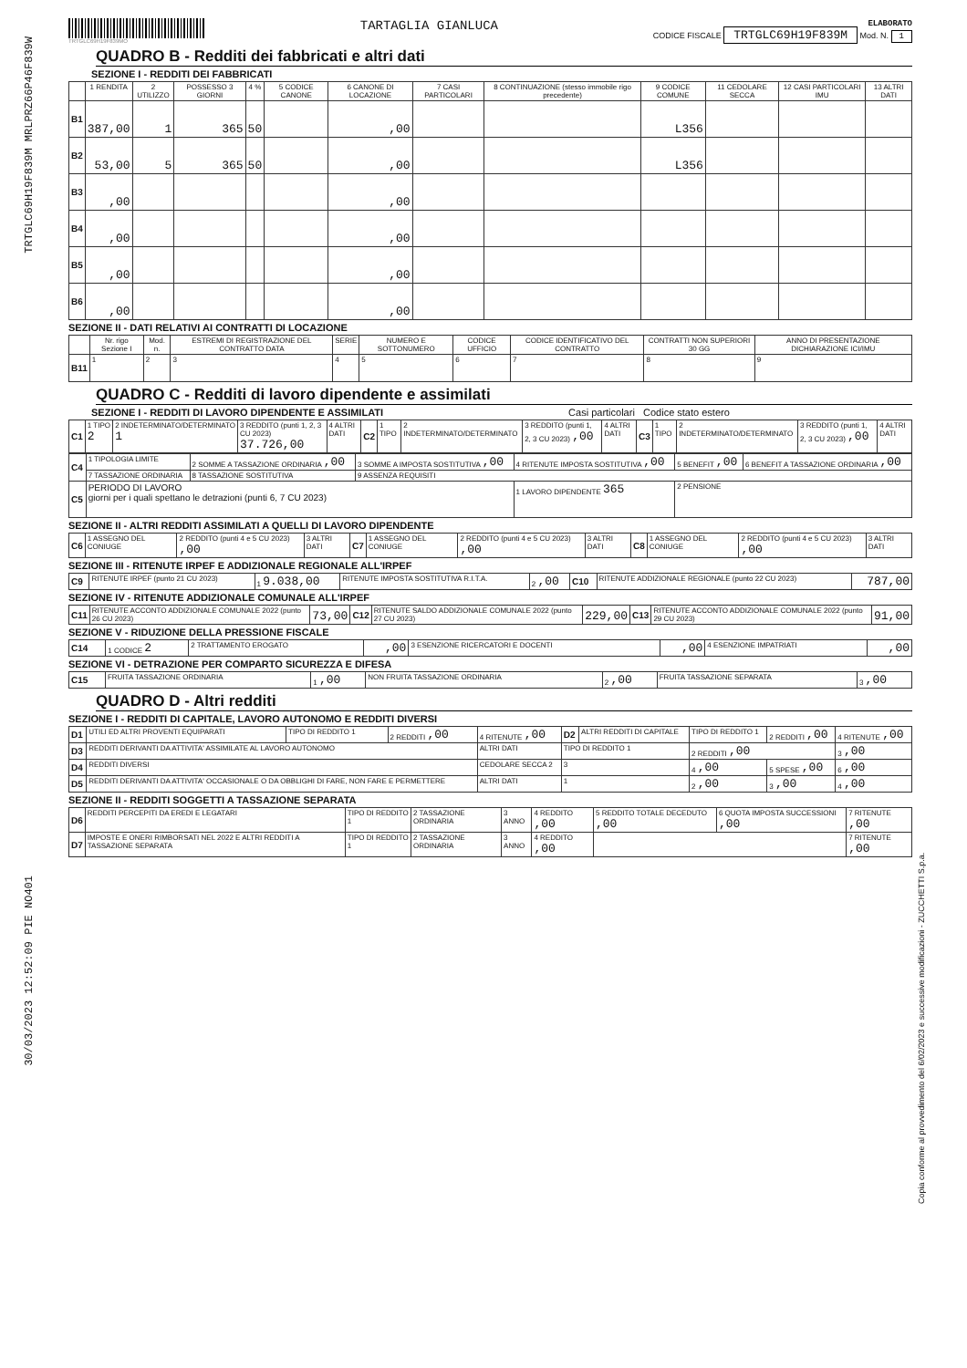TRTGLC69H19F839M MRLPRZ66P46F839W
30/03/2023 12:52:09 PIE NO401
TRTGLC69H19F839MO
TARTAGLIA GIANLUCA
ELABORATO
CODICE FISCALE TRTGLC69H19F839M Mod. N. 1
QUADRO B - Redditi dei fabbricati e altri dati
SEZIONE I - REDDITI DEI FABBRICATI
| | 1 RENDITA | 2 UTILIZZO | POSSESSO 3 GIORNI | 4 % | 5 CODICE CANONE | 6 CANONE DI LOCAZIONE | 7 CASI PARTICOLARI | 8 CONTINUAZIONE (stesso immobile rigo precedente) | 9 CODICE COMUNE | 11 CEDOLARE SECCA | 12 CASI PARTICOLARI IMU | 13 ALTRI DATI |
| --- | --- | --- | --- | --- | --- | --- | --- | --- | --- | --- | --- | --- |
| B1 | 387,00 | 1 | 365 | 50 | | ,00 | | | L356 | | | |
| B2 | 53,00 | 5 | 365 | 50 | | ,00 | | | L356 | | | |
| B3 | ,00 | | | | | ,00 | | | | | | |
| B4 | ,00 | | | | | ,00 | | | | | | |
| B5 | ,00 | | | | | ,00 | | | | | | |
| B6 | ,00 | | | | | ,00 | | | | | | |
SEZIONE II - DATI RELATIVI AI CONTRATTI DI LOCAZIONE
| | Nr. rigo Sezione I | Mod. n. | ESTREMI DI REGISTRAZIONE DEL CONTRATTO DATA | SERIE | NUMERO E SOTTONUMERO | CODICE UFFICIO | CODICE IDENTIFICATIVO DEL CONTRATTO | CONTRATTI NON SUPERIORI 30 GG | ANNO DI PRESENTAZIONE DICHIARAZIONE ICI/IMU |
| --- | --- | --- | --- | --- | --- | --- | --- | --- | --- |
| B11 | 1 | 2 | 3 | 4 | 5 | 6 | 7 | 8 | 9 |
QUADRO C - Redditi di lavoro dipendente e assimilati
SEZIONE I - REDDITI DI LAVORO DIPENDENTE E ASSIMILATI Casi particolari Codice stato estero
| C1 | 1 TIPO 2 | 2 INDETERMINATO/DETERMINATO 1 | 3 REDDITO (punti 1, 2, 3 CU 2023) 37.726,00 | 4 ALTRI DATI | C2 | 1 TIPO | 2 INDETERMINATO/DETERMINATO | 3 REDDITO (punti 1, 2, 3 CU 2023) ,00 | 4 ALTRI DATI | C3 | 1 TIPO | 2 INDETERMINATO/DETERMINATO | 3 REDDITO (punti 1, 2, 3 CU 2023) ,00 | 4 ALTRI DATI |
| C4 | 1 TIPOLOGIA LIMITE | 2 SOMME A TASSAZIONE ORDINARIA ,00 | 3 SOMME A IMPOSTA SOSTITUTIVA ,00 | 4 RITENUTE IMPOSTA SOSTITUTIVA ,00 | 5 BENEFIT ,00 | 6 BENEFIT A TASSAZIONE ORDINARIA ,00 |
| | 7 TASSAZIONE ORDINARIA | 8 TASSAZIONE SOSTITUTIVA | 9 ASSENZA REQUISITI | | | |
| C5 | PERIODO DI LAVORO giorni per i quali spettano le detrazioni (punti 6, 7 CU 2023) | | | 1 LAVORO DIPENDENTE 365 | 2 PENSIONE | |
SEZIONE II - ALTRI REDDITI ASSIMILATI A QUELLI DI LAVORO DIPENDENTE
| C6 | 1 ASSEGNO DEL CONIUGE | 2 REDDITO (punti 4 e 5 CU 2023) ,00 | 3 ALTRI DATI | C7 | 1 ASSEGNO DEL CONIUGE | 2 REDDITO (punti 4 e 5 CU 2023) ,00 | 3 ALTRI DATI | C8 | 1 ASSEGNO DEL CONIUGE | 2 REDDITO (punti 4 e 5 CU 2023) ,00 | 3 ALTRI DATI |
SEZIONE III - RITENUTE IRPEF E ADDIZIONALE REGIONALE ALL'IRPEF
| C9 | RITENUTE IRPEF (punto 21 CU 2023) | 1 9.038,00 | RITENUTE IMPOSTA SOSTITUTIVA R.I.T.A. | 2 ,00 | C10 | RITENUTE ADDIZIONALE REGIONALE (punto 22 CU 2023) | 787,00 |
SEZIONE IV - RITENUTE ADDIZIONALE COMUNALE ALL'IRPEF
| C11 | RITENUTE ACCONTO ADDIZIONALE COMUNALE 2022 (punto 26 CU 2023) | 73,00 | C12 | RITENUTE SALDO ADDIZIONALE COMUNALE 2022 (punto 27 CU 2023) | 229,00 | C13 | RITENUTE ACCONTO ADDIZIONALE COMUNALE 2022 (punto 29 CU 2023) | 91,00 |
SEZIONE V - RIDUZIONE DELLA PRESSIONE FISCALE
| C14 | 1 CODICE 2 | 2 TRATTAMENTO EROGATO | ,00 | 3 ESENZIONE RICERCATORI E DOCENTI | ,00 | 4 ESENZIONE IMPATRIATI | ,00 |
SEZIONE VI - DETRAZIONE PER COMPARTO SICUREZZA E DIFESA
| C15 | FRUITA TASSAZIONE ORDINARIA | 1 ,00 | NON FRUITA TASSAZIONE ORDINARIA | 2 ,00 | FRUITA TASSAZIONE SEPARATA | 3 ,00 |
QUADRO D - Altri redditi
SEZIONE I - REDDITI DI CAPITALE, LAVORO AUTONOMO E REDDITI DIVERSI
| D1 | UTILI ED ALTRI PROVENTI EQUIPARATI | TIPO DI REDDITO 1 | 2 REDDITI ,00 | 4 RITENUTE ,00 | D2 | ALTRI REDDITI DI CAPITALE | TIPO DI REDDITO 1 | 2 REDDITI ,00 | 4 RITENUTE ,00 |
| D3 | REDDITI DERIVANTI DA ATTIVITA' ASSIMILATE AL LAVORO AUTONOMO | | | ALTRI DATI | TIPO DI REDDITO 1 | | 2 REDDITI ,00 | | 3 ,00 |
| D4 | REDDITI DIVERSI | | | CEDOLARE SECCA 2 | 3 | | 4 ,00 | 5 SPESE ,00 | 6 ,00 |
| D5 | REDDITI DERIVANTI DA ATTIVITA' OCCASIONALE O DA OBBLIGHI DI FARE, NON FARE E PERMETTERE | | | ALTRI DATI | 1 | | 2 ,00 | 3 ,00 | 4 ,00 |
SEZIONE II - REDDITI SOGGETTI A TASSAZIONE SEPARATA
| D6 | REDDITI PERCEPITI DA EREDI E LEGATARI | TIPO DI REDDITO 1 | 2 TASSAZIONE ORDINARIA | 3 ANNO | 4 REDDITO ,00 | 5 REDDITO TOTALE DECEDUTO ,00 | 6 QUOTA IMPOSTA SUCCESSIONI ,00 | 7 RITENUTE ,00 |
| D7 | IMPOSTE E ONERI RIMBORSATI NEL 2022 E ALTRI REDDITI A TASSAZIONE SEPARATA | TIPO DI REDDITO 1 | 2 TASSAZIONE ORDINARIA | 3 ANNO | 4 REDDITO ,00 | | | 7 RITENUTE ,00 |
Copia conforme al provvedimento del 6/02/2023 e successive modificazioni - ZUCCHETTI S.p.a.